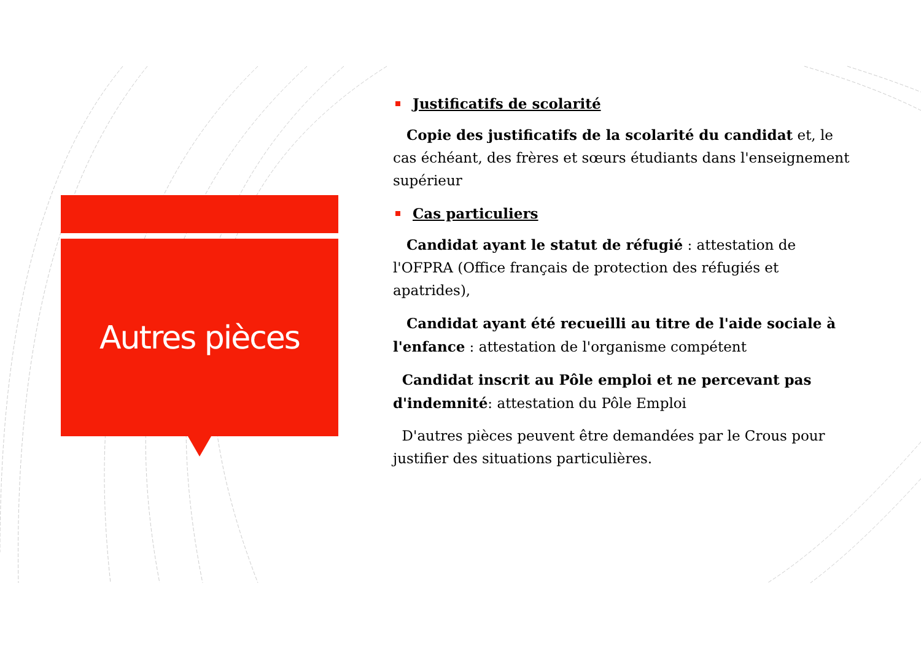Autres pièces
Justificatifs de scolarité
Copie des justificatifs de la scolarité du candidat et, le cas échéant, des frères et sœurs étudiants dans l'enseignement supérieur
Cas particuliers
Candidat ayant le statut de réfugié : attestation de l'OFPRA (Office français de protection des réfugiés et apatrides),
Candidat ayant été recueilli au titre de l'aide sociale à l'enfance : attestation de l'organisme compétent
Candidat inscrit au Pôle emploi et ne percevant pas d'indemnité: attestation du Pôle Emploi
D'autres pièces peuvent être demandées par le Crous pour justifier des situations particulières.